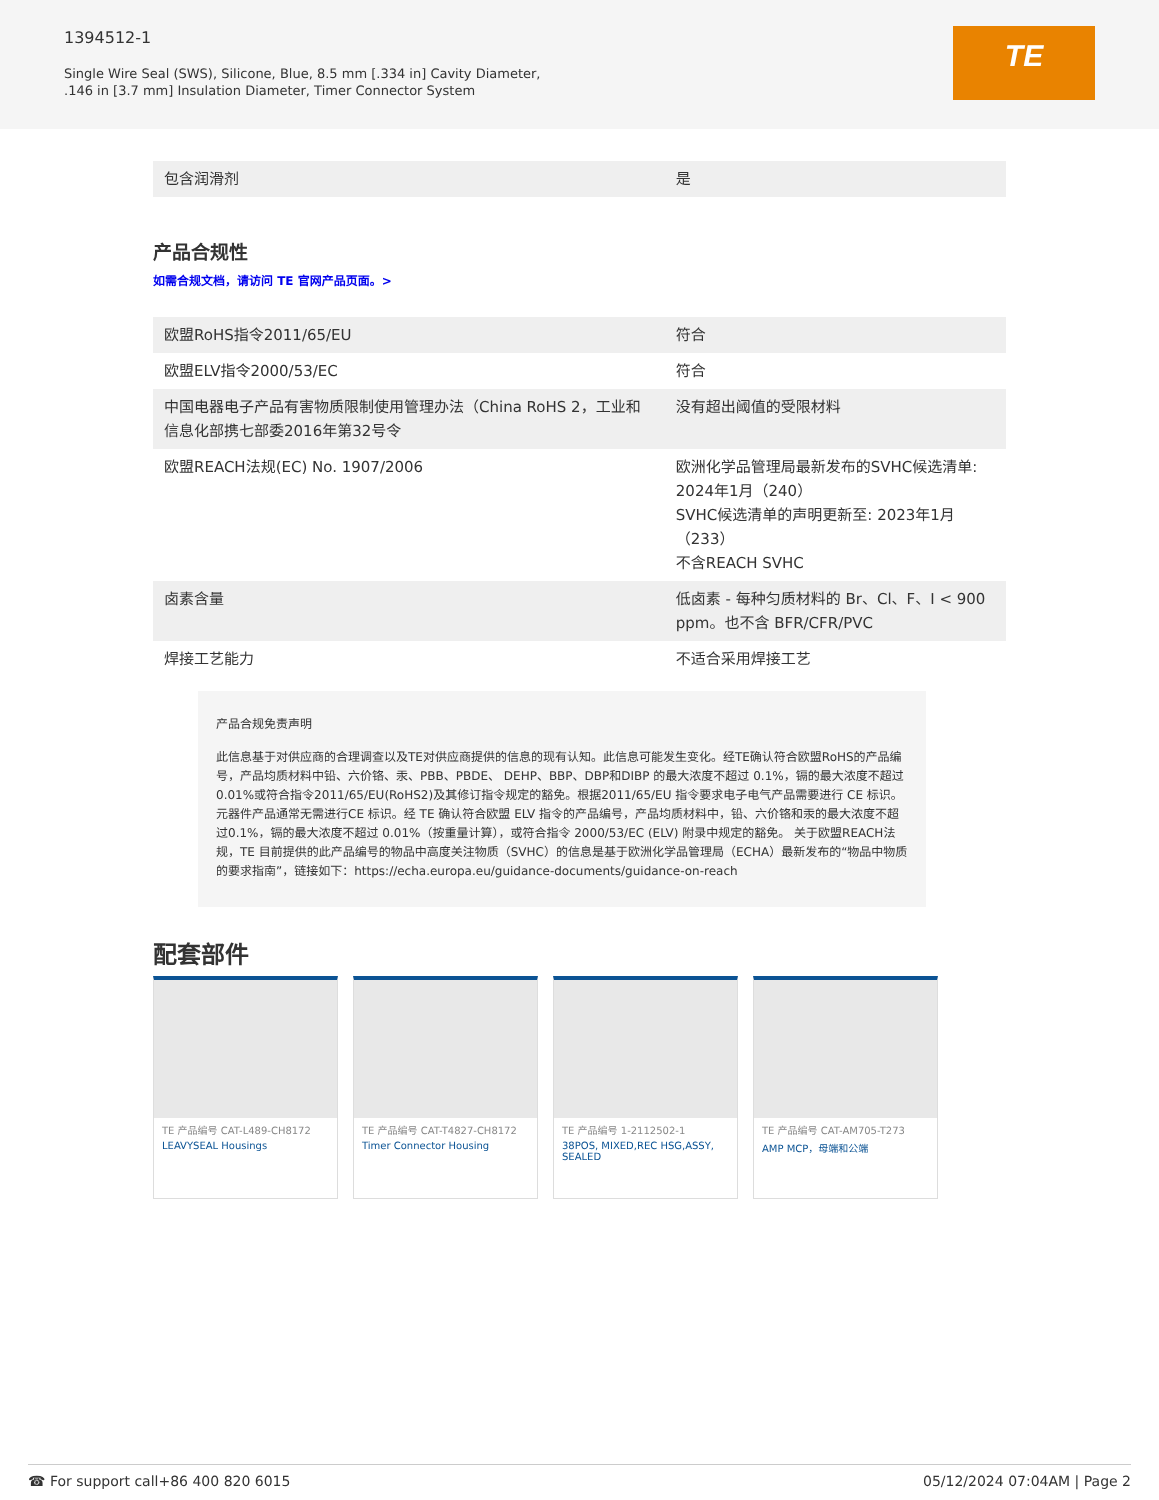1394512-1
Single Wire Seal (SWS), Silicone, Blue, 8.5 mm [.334 in] Cavity Diameter, .146 in [3.7 mm] Insulation Diameter, Timer Connector System
TE
| 包含润滑剂 | 是 |
产品合规性
如需合规文档，请访问 TE 官网产品页面。>
| 欧盟RoHS指令2011/65/EU | 符合 |
| 欧盟ELV指令2000/53/EC | 符合 |
| 中国电器电子产品有害物质限制使用管理办法（China RoHS 2，工业和信息化部携七部委2016年第32号令 | 没有超出阈值的受限材料 |
| 欧盟REACH法规(EC) No. 1907/2006 | 欧洲化学品管理局最新发布的SVHC候选清单: 2024年1月（240） SVHC候选清单的声明更新至: 2023年1月（233） 不含REACH SVHC |
| 卤素含量 | 低卤素 - 每种匀质材料的 Br、Cl、F、I < 900 ppm。也不含 BFR/CFR/PVC |
| 焊接工艺能力 | 不适合采用焊接工艺 |
产品合规免责声明
此信息基于对供应商的合理调查以及TE对供应商提供的信息的现有认知。此信息可能发生变化。经TE确认符合欧盟RoHS的产品编号，产品均质材料中铅、六价铬、汞、PBB、PBDE、 DEHP、BBP、DBP和DIBP 的最大浓度不超过 0.1%，镉的最大浓度不超过 0.01%或符合指令2011/65/EU(RoHS2)及其修订指令规定的豁免。根据2011/65/EU 指令要求电子电气产品需要进行 CE 标识。元器件产品通常无需进行CE 标识。经 TE 确认符合欧盟 ELV 指令的产品编号，产品均质材料中，铅、六价铬和汞的最大浓度不超过0.1%，镉的最大浓度不超过 0.01%（按重量计算），或符合指令 2000/53/EC (ELV) 附录中规定的豁免。 关于欧盟REACH法规，TE 目前提供的此产品编号的物品中高度关注物质（SVHC）的信息是基于欧洲化学品管理局（ECHA）最新发布的“物品中物质的要求指南”，链接如下：https://echa.europa.eu/guidance-documents/guidance-on-reach
配套部件
TE 产品编号 CAT-L489-CH8172
LEAVYSEAL Housings
TE 产品编号 CAT-T4827-CH8172
Timer Connector Housing
TE 产品编号 1-2112502-1
38POS, MIXED,REC HSG,ASSY, SEALED
TE 产品编号 CAT-AM705-T273
AMP MCP，母端和公端
☎ For support call+86 400 820 6015 05/12/2024 07:04AM | Page 2